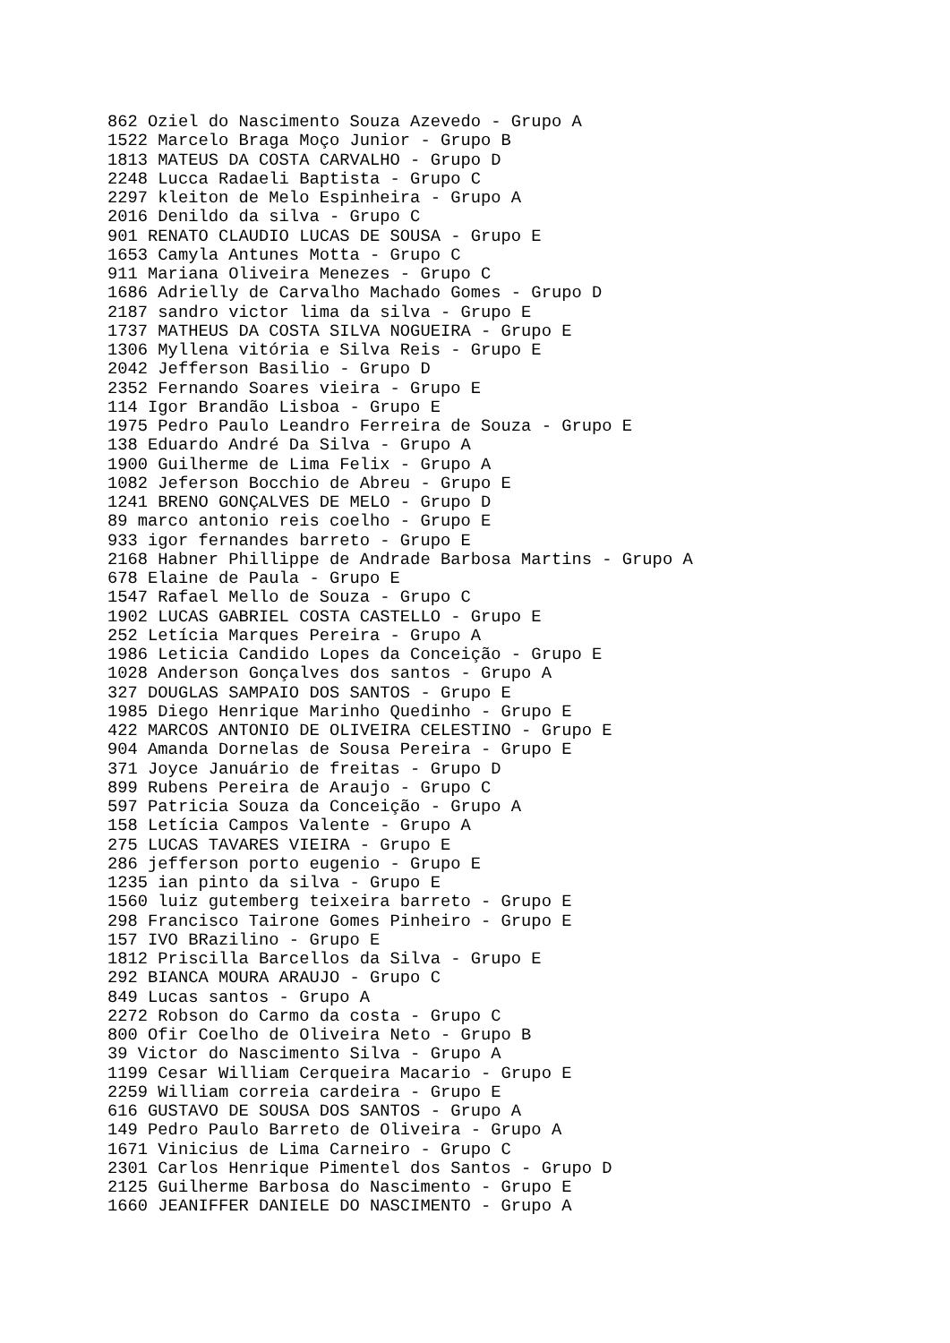862 Oziel do Nascimento Souza Azevedo - Grupo A
1522 Marcelo Braga Moço Junior - Grupo B
1813 MATEUS DA COSTA CARVALHO - Grupo D
2248 Lucca Radaeli Baptista - Grupo C
2297 kleiton de Melo Espinheira - Grupo A
2016 Denildo da silva - Grupo C
901 RENATO CLAUDIO LUCAS DE SOUSA - Grupo E
1653 Camyla Antunes Motta - Grupo C
911 Mariana Oliveira Menezes - Grupo C
1686 Adrielly de Carvalho Machado Gomes - Grupo D
2187 sandro victor lima da silva - Grupo E
1737 MATHEUS DA COSTA SILVA NOGUEIRA - Grupo E
1306 Myllena vitória e Silva Reis - Grupo E
2042 Jefferson Basilio - Grupo D
2352 Fernando Soares vieira - Grupo E
114 Igor Brandão Lisboa - Grupo E
1975 Pedro Paulo Leandro Ferreira de Souza - Grupo E
138 Eduardo André Da Silva - Grupo A
1900 Guilherme de Lima Felix - Grupo A
1082 Jeferson Bocchio de Abreu - Grupo E
1241 BRENO GONÇALVES DE MELO - Grupo D
89 marco antonio reis coelho - Grupo E
933 igor fernandes barreto - Grupo E
2168 Habner Phillippe de Andrade Barbosa Martins - Grupo A
678 Elaine de Paula - Grupo E
1547 Rafael Mello de Souza - Grupo C
1902 LUCAS GABRIEL COSTA CASTELLO - Grupo E
252 Letícia Marques Pereira - Grupo A
1986 Leticia Candido Lopes da Conceição - Grupo E
1028 Anderson Gonçalves dos santos - Grupo A
327 DOUGLAS SAMPAIO DOS SANTOS - Grupo E
1985 Diego Henrique Marinho Quedinho - Grupo E
422 MARCOS ANTONIO DE OLIVEIRA CELESTINO - Grupo E
904 Amanda Dornelas de Sousa Pereira - Grupo E
371 Joyce Januário de freitas - Grupo D
899 Rubens Pereira de Araujo - Grupo C
597 Patricia Souza da Conceição - Grupo A
158 Letícia Campos Valente - Grupo A
275 LUCAS TAVARES VIEIRA - Grupo E
286 jefferson porto eugenio - Grupo E
1235 ian pinto da silva - Grupo E
1560 luiz gutemberg teixeira barreto - Grupo E
298 Francisco Tairone Gomes Pinheiro - Grupo E
157 IVO BRazilino - Grupo E
1812 Priscilla Barcellos da Silva - Grupo E
292 BIANCA MOURA ARAUJO - Grupo C
849 Lucas santos - Grupo A
2272 Robson do Carmo da costa - Grupo C
800 Ofir Coelho de Oliveira Neto - Grupo B
39 Victor do Nascimento Silva - Grupo A
1199 Cesar William Cerqueira Macario - Grupo E
2259 William correia cardeira - Grupo E
616 GUSTAVO DE SOUSA DOS SANTOS - Grupo A
149 Pedro Paulo Barreto de Oliveira - Grupo A
1671 Vinicius de Lima Carneiro - Grupo C
2301 Carlos Henrique Pimentel dos Santos - Grupo D
2125 Guilherme Barbosa do Nascimento - Grupo E
1660 JEANIFFER DANIELE DO NASCIMENTO - Grupo A